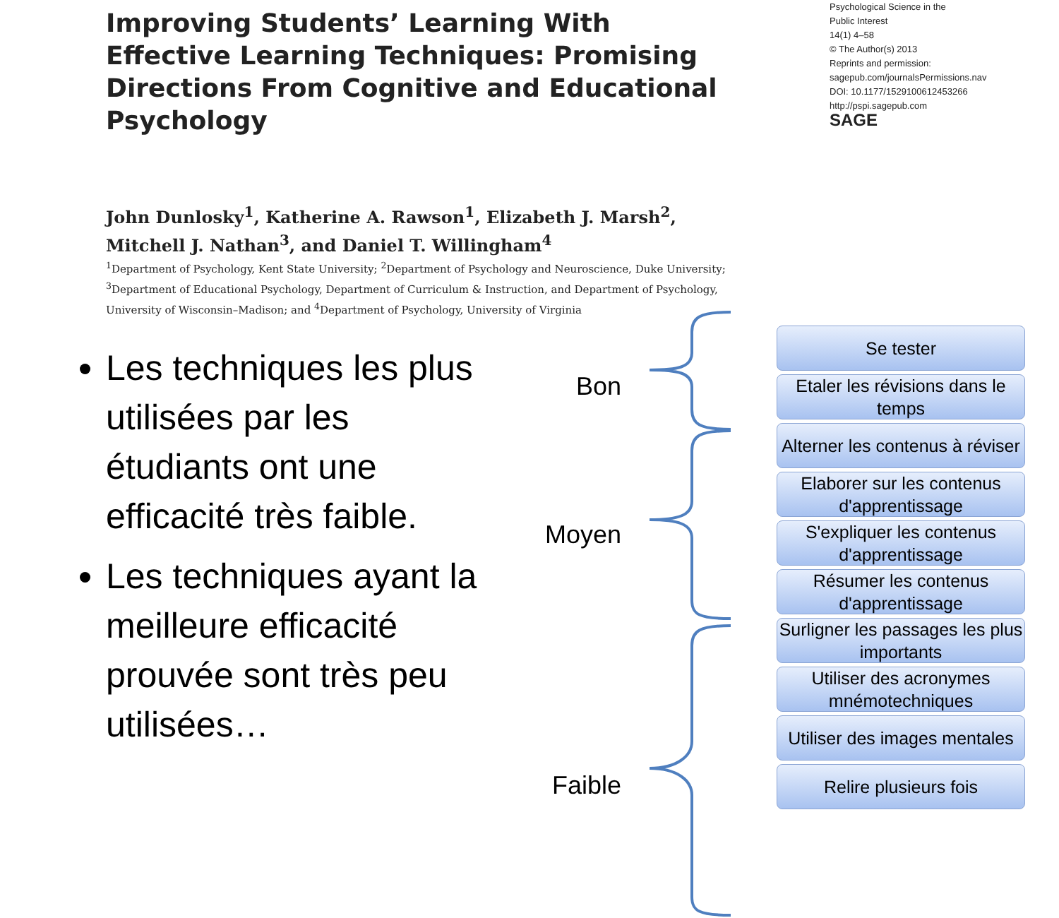Improving Students’ Learning With Effective Learning Techniques: Promising Directions From Cognitive and Educational Psychology
Psychological Science in the
Public Interest
14(1) 4–58
© The Author(s) 2013
Reprints and permission:
sagepub.com/journalsPermissions.nav
DOI: 10.1177/1529100612453266
http://pspi.sagepub.com
SAGE
John Dunlosky<sup>1</sup>, Katherine A. Rawson<sup>1</sup>, Elizabeth J. Marsh<sup>2</sup>,
Mitchell J. Nathan<sup>3</sup>, and Daniel T. Willingham<sup>4</sup>
<sup>1</sup> Department of Psychology, Kent State University; <sup>2</sup>Department of Psychology and Neuroscience, Duke University;
<sup>3</sup> Department of Educational Psychology, Department of Curriculum & Instruction, and Department of Psychology,
University of Wisconsin–Madison; and <sup>4</sup>Department of Psychology, University of Virginia
Les techniques les plus utilisées par les étudiants ont une efficacité très faible.
Les techniques ayant la meilleure efficacité prouvée sont très peu utilisées…
Bon
Moyen
Faible
Se tester
Etaler les révisions dans le temps
Alterner les contenus à réviser
Elaborer sur les contenus d'apprentissage
S'expliquer les contenus d'apprentissage
Résumer les contenus d'apprentissage
Surligner les passages les plus importants
Utiliser des acronymes mnémotechniques
Utiliser des images mentales
Relire plusieurs fois